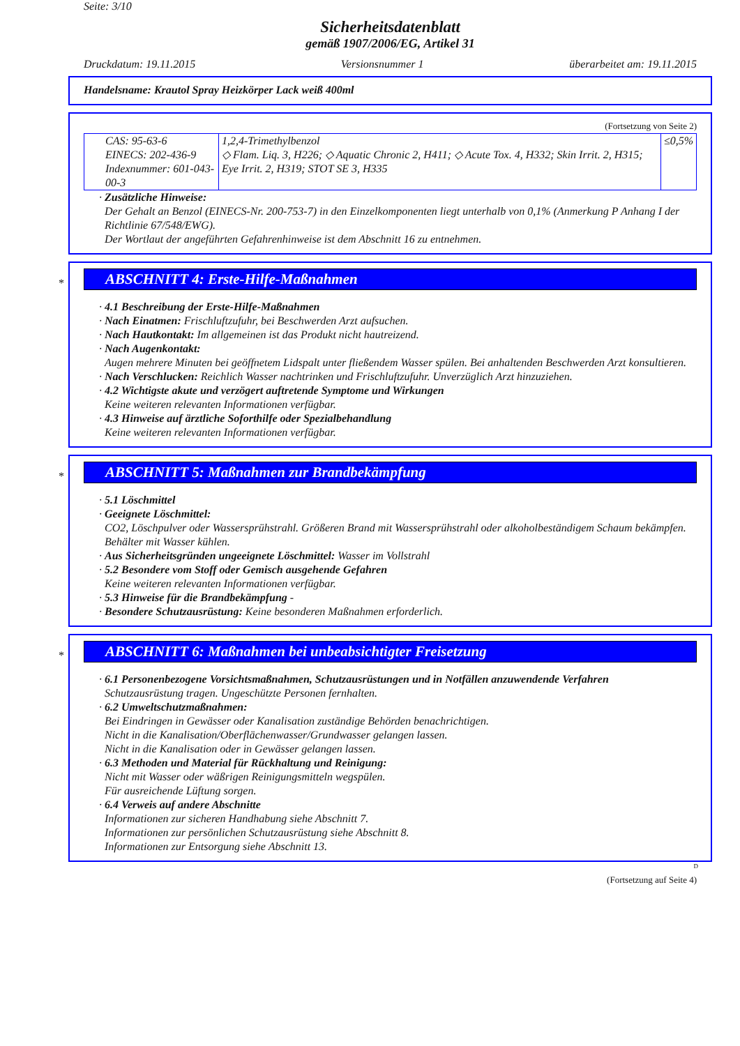Seite: 3/10
Sicherheitsdatenblatt
gemäß 1907/2006/EG, Artikel 31
Druckdatum: 19.11.2015 Versionsnummer 1 überarbeitet am: 19.11.2015
Handelsname: Krautol Spray Heizkörper Lack weiß 400ml
(Fortsetzung von Seite 2)
| CAS: 95-63-6 EINECS: 202-436-9 Indexnummer: 601-043-00-3 | 1,2,4-Trimethylbenzol ◇ Flam. Liq. 3, H226; ◇ Aquatic Chronic 2, H411; ◇ Acute Tox. 4, H332; Skin Irrit. 2, H315; Eye Irrit. 2, H319; STOT SE 3, H335 | ≤0,5% |
· Zusätzliche Hinweise:
Der Gehalt an Benzol (EINECS-Nr. 200-753-7) in den Einzelkomponenten liegt unterhalb von 0,1% (Anmerkung P Anhang I der Richtlinie 67/548/EWG).
Der Wortlaut der angeführten Gefahrenhinweise ist dem Abschnitt 16 zu entnehmen.
*
ABSCHNITT 4: Erste-Hilfe-Maßnahmen
· 4.1 Beschreibung der Erste-Hilfe-Maßnahmen
· Nach Einatmen: Frischluftzufuhr, bei Beschwerden Arzt aufsuchen.
· Nach Hautkontakt: Im allgemeinen ist das Produkt nicht hautreizend.
· Nach Augenkontakt:
Augen mehrere Minuten bei geöffnetem Lidspalt unter fließendem Wasser spülen. Bei anhaltenden Beschwerden Arzt konsultieren.
· Nach Verschlucken: Reichlich Wasser nachtrinken und Frischluftzufuhr. Unverzüglich Arzt hinzuziehen.
· 4.2 Wichtigste akute und verzögert auftretende Symptome und Wirkungen
Keine weiteren relevanten Informationen verfügbar.
· 4.3 Hinweise auf ärztliche Soforthilfe oder Spezialbehandlung
Keine weiteren relevanten Informationen verfügbar.
*
ABSCHNITT 5: Maßnahmen zur Brandbekämpfung
· 5.1 Löschmittel
· Geeignete Löschmittel:
CO2, Löschpulver oder Wassersprühstrahl. Größeren Brand mit Wassersprühstrahl oder alkoholbeständigem Schaum bekämpfen.
Behälter mit Wasser kühlen.
· Aus Sicherheitsgründen ungeeignete Löschmittel: Wasser im Vollstrahl
· 5.2 Besondere vom Stoff oder Gemisch ausgehende Gefahren
Keine weiteren relevanten Informationen verfügbar.
· 5.3 Hinweise für die Brandbekämpfung -
· Besondere Schutzausrüstung: Keine besonderen Maßnahmen erforderlich.
*
ABSCHNITT 6: Maßnahmen bei unbeabsichtigter Freisetzung
· 6.1 Personenbezogene Vorsichtsmaßnahmen, Schutzausrüstungen und in Notfällen anzuwendende Verfahren
Schutzausrüstung tragen. Ungeschützte Personen fernhalten.
· 6.2 Umweltschutzmaßnahmen:
Bei Eindringen in Gewässer oder Kanalisation zuständige Behörden benachrichtigen.
Nicht in die Kanalisation/Oberflächenwasser/Grundwasser gelangen lassen.
Nicht in die Kanalisation oder in Gewässer gelangen lassen.
· 6.3 Methoden und Material für Rückhaltung und Reinigung:
Nicht mit Wasser oder wäßrigen Reinigungsmitteln wegspülen.
Für ausreichende Lüftung sorgen.
· 6.4 Verweis auf andere Abschnitte
Informationen zur sicheren Handhabung siehe Abschnitt 7.
Informationen zur persönlichen Schutzausrüstung siehe Abschnitt 8.
Informationen zur Entsorgung siehe Abschnitt 13.
D
(Fortsetzung auf Seite 4)